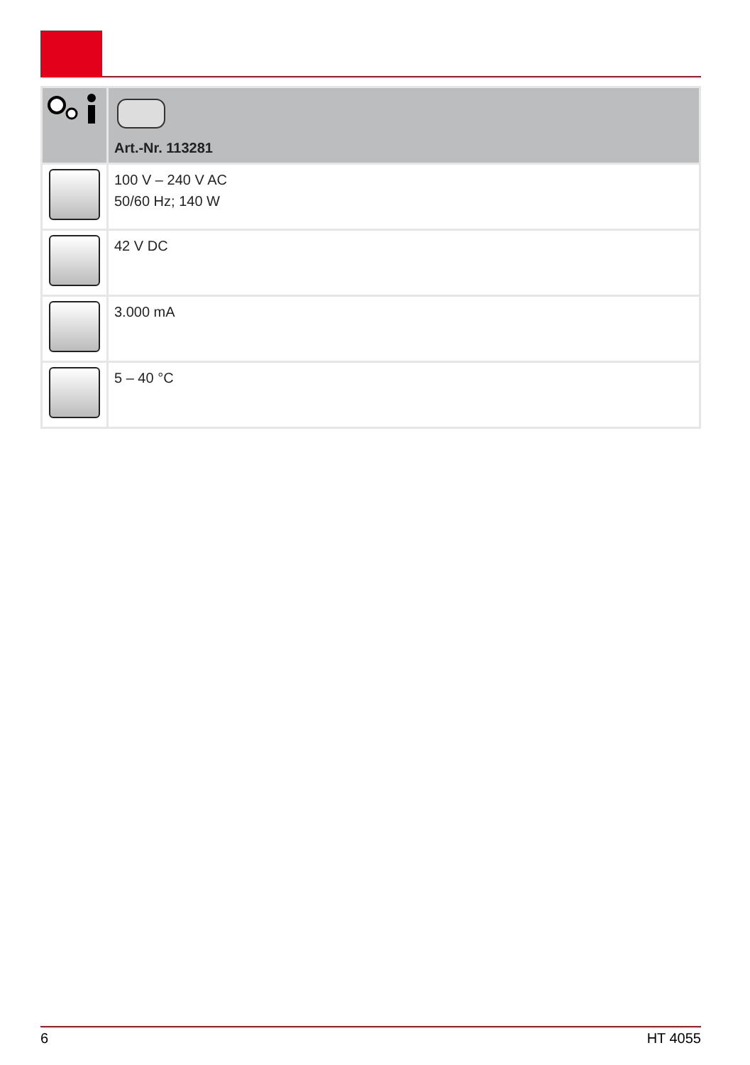| | Art.-Nr. 113281 |
| | 100 V – 240 V AC 50/60 Hz; 140 W |
| | 42 V DC |
| | 3.000 mA |
| | 5 – 40 °C |
6 HT 4055